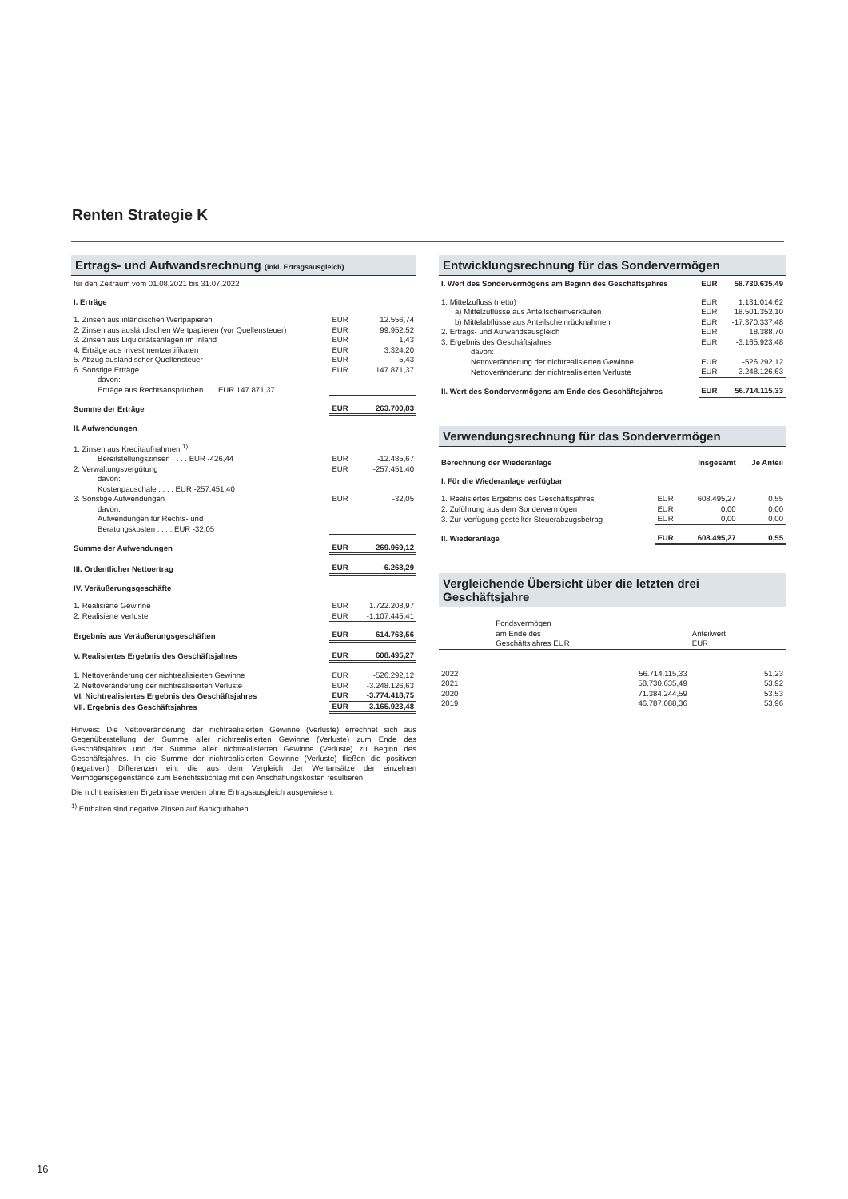Renten Strategie K
Ertrags- und Aufwandsrechnung (inkl. Ertragsausgleich)
| für den Zeitraum vom 01.08.2021 bis 31.07.2022 | | |
| I. Erträge | | |
| 1. Zinsen aus inländischen Wertpapieren | EUR | 12.556,74 |
| 2. Zinsen aus ausländischen Wertpapieren (vor Quellensteuer) | EUR | 99.952,52 |
| 3. Zinsen aus Liquiditätsanlagen im Inland | EUR | 1,43 |
| 4. Erträge aus Investmentzertifikaten | EUR | 3.324,20 |
| 5. Abzug ausländischer Quellensteuer | EUR | -5,43 |
| 6. Sonstige Erträge | EUR | 147.871,37 |
| davon: Erträge aus Rechtsansprüchen . . . EUR 147.871,37 | | |
| Summe der Erträge | EUR | 263.700,83 |
| II. Aufwendungen | | |
| 1. Zinsen aus Kreditaufnahmen <sup>1)</sup> Bereitstellungszinsen . . . . EUR -426,44 | EUR | -12.485,67 |
| 2. Verwaltungsvergütung | EUR | -257.451,40 |
| davon: Kostenpauschale . . . . EUR -257.451,40 | | |
| 3. Sonstige Aufwendungen | EUR | -32,05 |
| davon: Aufwendungen für Rechts- und Beratungskosten . . . . EUR -32,05 | | |
| Summe der Aufwendungen | EUR | -269.969,12 |
| III. Ordentlicher Nettoertrag | EUR | -6.268,29 |
| IV. Veräußerungsgeschäfte | | |
| 1. Realisierte Gewinne | EUR | 1.722.208,97 |
| 2. Realisierte Verluste | EUR | -1.107.445,41 |
| Ergebnis aus Veräußerungsgeschäften | EUR | 614.763,56 |
| V. Realisiertes Ergebnis des Geschäftsjahres | EUR | 608.495,27 |
| 1. Nettoveränderung der nichtrealisierten Gewinne | EUR | -526.292,12 |
| 2. Nettoveränderung der nichtrealisierten Verluste | EUR | -3.248.126,63 |
| VI. Nichtrealisiertes Ergebnis des Geschäftsjahres | EUR | -3.774.418,75 |
| VII. Ergebnis des Geschäftsjahres | EUR | -3.165.923,48 |
Hinweis: Die Nettoveränderung der nichtrealisierten Gewinne (Verluste) errechnet sich aus Gegenüberstellung der Summe aller nichtrealisierten Gewinne (Verluste) zum Ende des Geschäftsjahres und der Summe aller nichtrealisierten Gewinne (Verluste) zu Beginn des Geschäftsjahres. In die Summe der nichtrealisierten Gewinne (Verluste) fließen die positiven (negativen) Differenzen ein, die aus dem Vergleich der Wertansätze der einzelnen Vermögensgegenstände zum Berichtsstichtag mit den Anschaffungskosten resultieren.
Die nichtrealisierten Ergebnisse werden ohne Ertragsausgleich ausgewiesen.
<sup>1)</sup> Enthalten sind negative Zinsen auf Bankguthaben.
Entwicklungsrechnung für das Sondervermögen
| I. Wert des Sondervermögens am Beginn des Geschäftsjahres | EUR | 58.730.635,49 |
| 1. Mittelzufluss (netto) | EUR | 1.131.014,62 |
| a) Mittelzuflüsse aus Anteilscheinverkäufen | EUR | 18.501.352,10 |
| b) Mittelabflüsse aus Anteilscheinrücknahmen | EUR | -17.370.337,48 |
| 2. Ertrags- und Aufwandsausgleich | EUR | 18.388,70 |
| 3. Ergebnis des Geschäftsjahres | EUR | -3.165.923,48 |
| davon: Nettoveränderung der nichtrealisierten Gewinne | EUR | -526.292,12 |
| Nettoveränderung der nichtrealisierten Verluste | EUR | -3.248.126,63 |
| II. Wert des Sondervermögens am Ende des Geschäftsjahres | EUR | 56.714.115,33 |
Verwendungsrechnung für das Sondervermögen
| Berechnung der Wiederanlage | | Insgesamt | Je Anteil |
| I. Für die Wiederanlage verfügbar | | | |
| 1. Realisiertes Ergebnis des Geschäftsjahres | EUR | 608.495,27 | 0,55 |
| 2. Zuführung aus dem Sondervermögen | EUR | 0,00 | 0,00 |
| 3. Zur Verfügung gestellter Steuerabzugsbetrag | EUR | 0,00 | 0,00 |
| II. Wiederanlage | EUR | 608.495,27 | 0,55 |
Vergleichende Übersicht über die letzten drei Geschäftsjahre
| | Fondsvermögen am Ende des Geschäftsjahres EUR | Anteilwert EUR |
| 2022 | 56.714.115,33 | 51,23 |
| 2021 | 58.730.635,49 | 53,92 |
| 2020 | 71.384.244,59 | 53,53 |
| 2019 | 46.787.088,36 | 53,96 |
16